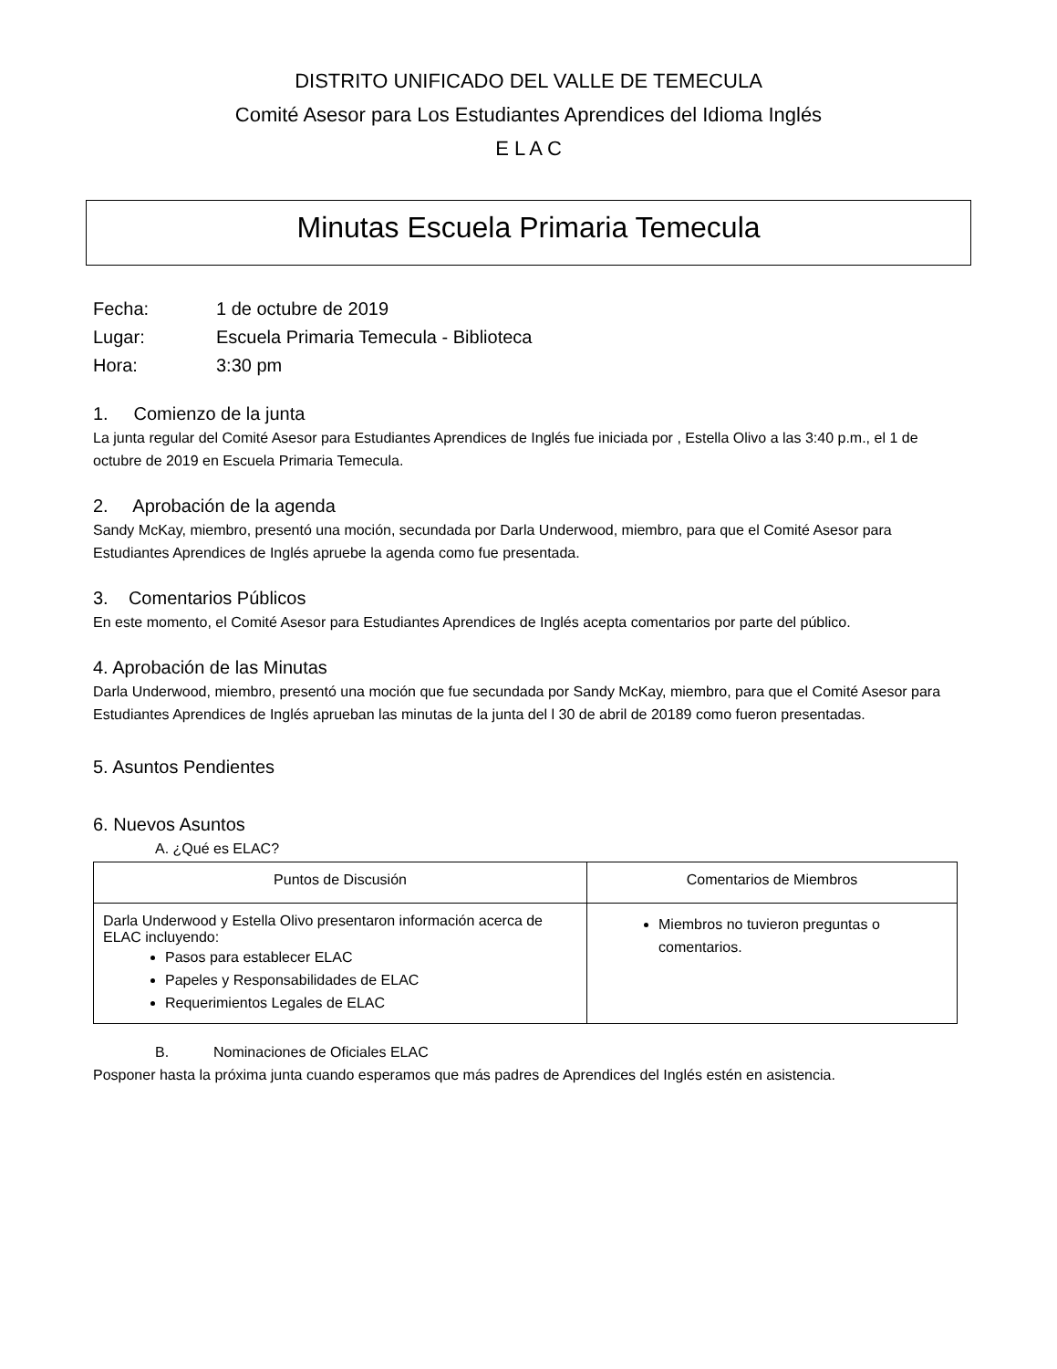DISTRITO UNIFICADO DEL VALLE DE TEMECULA
Comité Asesor para Los Estudiantes Aprendices del Idioma Inglés
E L A C
Minutas Escuela Primaria Temecula
Fecha: 1 de octubre de 2019
Lugar: Escuela Primaria Temecula - Biblioteca
Hora: 3:30 pm
1. Comienzo de la junta
La junta regular del Comité Asesor para Estudiantes Aprendices de Inglés fue iniciada por , Estella Olivo a las 3:40 p.m., el 1 de octubre de 2019 en Escuela Primaria Temecula.
2. Aprobación de la agenda
Sandy McKay, miembro, presentó una moción, secundada por Darla Underwood, miembro, para que el Comité Asesor para Estudiantes Aprendices de Inglés apruebe la agenda como fue presentada.
3. Comentarios Públicos
En este momento, el Comité Asesor para Estudiantes Aprendices de Inglés acepta comentarios por parte del público.
4. Aprobación de las Minutas
Darla Underwood, miembro, presentó una moción que fue secundada por Sandy McKay, miembro, para que el Comité Asesor para Estudiantes Aprendices de Inglés aprueban las minutas de la junta del l 30 de abril de 20189 como fueron presentadas.
5. Asuntos Pendientes
6. Nuevos Asuntos
A. ¿Qué es ELAC?
| Puntos de Discusión | Comentarios de Miembros |
| --- | --- |
| Darla Underwood y Estella Olivo presentaron información acerca de ELAC incluyendo: Pasos para establecer ELAC Papeles y Responsabilidades de ELAC Requerimientos Legales de ELAC | Miembros no tuvieron preguntas o comentarios. |
B. Nominaciones de Oficiales ELAC
Posponer hasta la próxima junta cuando esperamos que más padres de Aprendices del Inglés estén en asistencia.